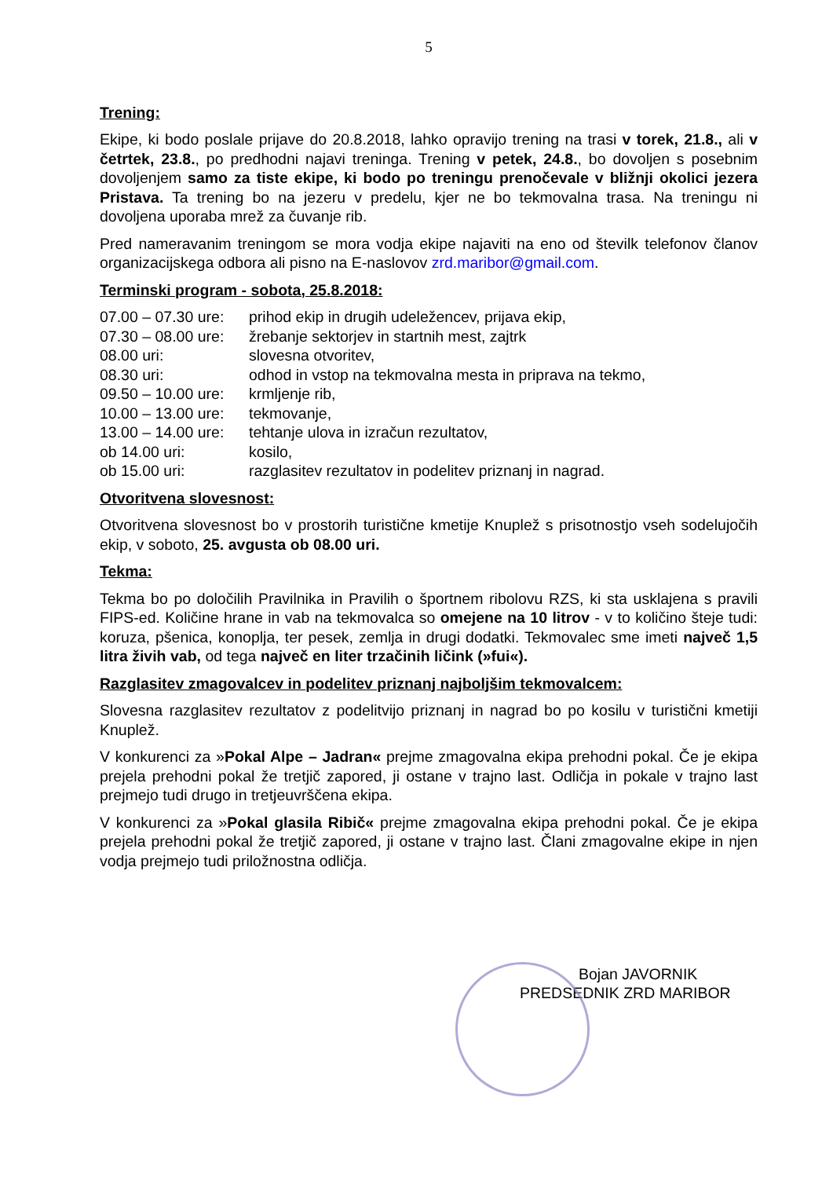5
Trening:
Ekipe, ki bodo poslale prijave do 20.8.2018, lahko opravijo trening na trasi v torek, 21.8., ali v četrtek, 23.8., po predhodni najavi treninga. Trening v petek, 24.8., bo dovoljen s posebnim dovoljenjem samo za tiste ekipe, ki bodo po treningu prenočevale v bližnji okolici jezera Pristava. Ta trening bo na jezeru v predelu, kjer ne bo tekmovalna trasa. Na treningu ni dovoljena uporaba mrež za čuvanje rib.
Pred nameravanim treningom se mora vodja ekipe najaviti na eno od številk telefonov članov organizacijskega odbora ali pisno na E-naslovov zrd.maribor@gmail.com.
Terminski program - sobota, 25.8.2018:
| 07.00 – 07.30 ure: | prihod ekip in drugih udeležencev, prijava ekip, |
| 07.30 – 08.00 ure: | žrebanje sektorjev in startnih mest, zajtrk |
| 08.00 uri: | slovesna otvoritev, |
| 08.30 uri: | odhod in vstop na tekmovalna mesta in priprava na tekmo, |
| 09.50 – 10.00 ure: | krmljenje rib, |
| 10.00 – 13.00 ure: | tekmovanje, |
| 13.00 – 14.00 ure: | tehtanje ulova in izračun rezultatov, |
| ob 14.00 uri: | kosilo, |
| ob 15.00 uri: | razglasitev rezultatov in podelitev priznanj in nagrad. |
Otvoritvena slovesnost:
Otvoritvena slovesnost bo v prostorih turistične kmetije Knuplež s prisotnostjo vseh sodelujočih ekip, v soboto, 25. avgusta ob 08.00 uri.
Tekma:
Tekma bo po določilih Pravilnika in Pravilih o športnem ribolovu RZS, ki sta usklajena s pravili FIPS-ed. Količine hrane in vab na tekmovalca so omejene na 10 litrov - v to količino šteje tudi: koruza, pšenica, konoplja, ter pesek, zemlja in drugi dodatki. Tekmovalec sme imeti največ 1,5 litra živih vab, od tega največ en liter trzačinih ličink (»fui«).
Razglasitev zmagovalcev in podelitev priznanj najboljšim tekmovalcem:
Slovesna razglasitev rezultatov z podelitvijo priznanj in nagrad bo po kosilu v turistični kmetiji Knuplež.
V konkurenci za »Pokal Alpe – Jadran« prejme zmagovalna ekipa prehodni pokal. Če je ekipa prejela prehodni pokal že tretjič zapored, ji ostane v trajno last. Odličja in pokale v trajno last prejmejo tudi drugo in tretjeuvrščena ekipa.
V konkurenci za »Pokal glasila Ribič« prejme zmagovalna ekipa prehodni pokal. Če je ekipa prejela prehodni pokal že tretjič zapored, ji ostane v trajno last. Člani zmagovalne ekipe in njen vodja prejmejo tudi priložnostna odličja.
Bojan JAVORNIK
PREDSEDNIK ZRD MARIBOR